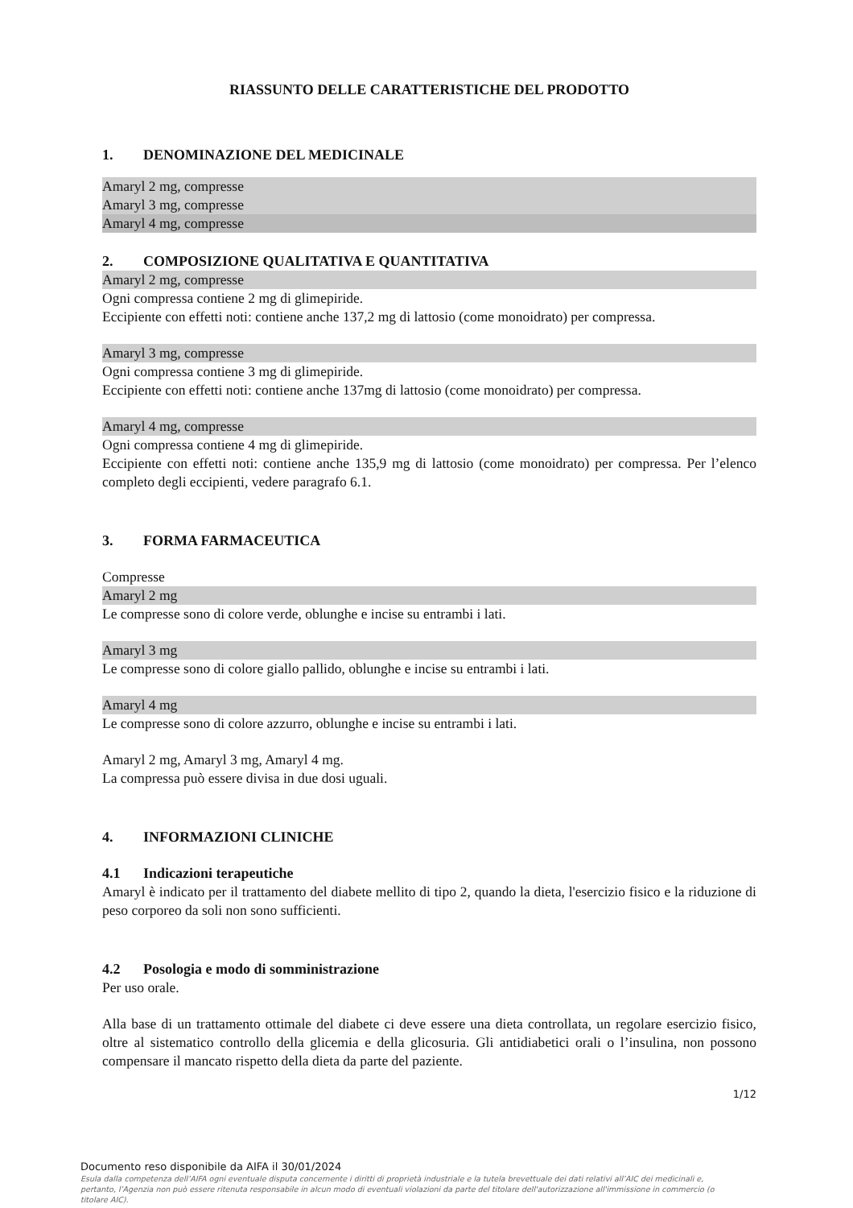RIASSUNTO DELLE CARATTERISTICHE DEL PRODOTTO
1. DENOMINAZIONE DEL MEDICINALE
Amaryl 2 mg, compresse
Amaryl 3 mg, compresse
Amaryl 4 mg, compresse
2. COMPOSIZIONE QUALITATIVA E QUANTITATIVA
Amaryl 2 mg, compresse
Ogni compressa contiene 2 mg di glimepiride.
Eccipiente con effetti noti: contiene anche 137,2 mg di lattosio (come monoidrato) per compressa.
Amaryl 3 mg, compresse
Ogni compressa contiene 3 mg di glimepiride.
Eccipiente con effetti noti: contiene anche 137mg di lattosio (come monoidrato) per compressa.
Amaryl 4 mg, compresse
Ogni compressa contiene 4 mg di glimepiride.
Eccipiente con effetti noti: contiene anche 135,9 mg di lattosio (come monoidrato) per compressa. Per l’elenco completo degli eccipienti, vedere paragrafo 6.1.
3. FORMA FARMACEUTICA
Compresse
Amaryl 2 mg
Le compresse sono di colore verde, oblunghe e incise su entrambi i lati.
Amaryl 3 mg
Le compresse sono di colore giallo pallido, oblunghe e incise su entrambi i lati.
Amaryl 4 mg
Le compresse sono di colore azzurro, oblunghe e incise su entrambi i lati.
Amaryl 2 mg, Amaryl 3 mg, Amaryl 4 mg.
La compressa può essere divisa in due dosi uguali.
4. INFORMAZIONI CLINICHE
4.1 Indicazioni terapeutiche
Amaryl è indicato per il trattamento del diabete mellito di tipo 2, quando la dieta, l'esercizio fisico e la riduzione di peso corporeo da soli non sono sufficienti.
4.2 Posologia e modo di somministrazione
Per uso orale.
Alla base di un trattamento ottimale del diabete ci deve essere una dieta controllata, un regolare esercizio fisico, oltre al sistematico controllo della glicemia e della glicosuria. Gli antidiabetici orali o l’insulina, non possono compensare il mancato rispetto della dieta da parte del paziente.
1/12
Documento reso disponibile da AIFA il 30/01/2024
Esula dalla competenza dell’AIFA ogni eventuale disputa concernente i diritti di proprietà industriale e la tutela brevettuale dei dati relativi all’AIC dei medicinali e, pertanto, l’Agenzia non può essere ritenuta responsabile in alcun modo di eventuali violazioni da parte del titolare dell'autorizzazione all'immissione in commercio (o titolare AIC).